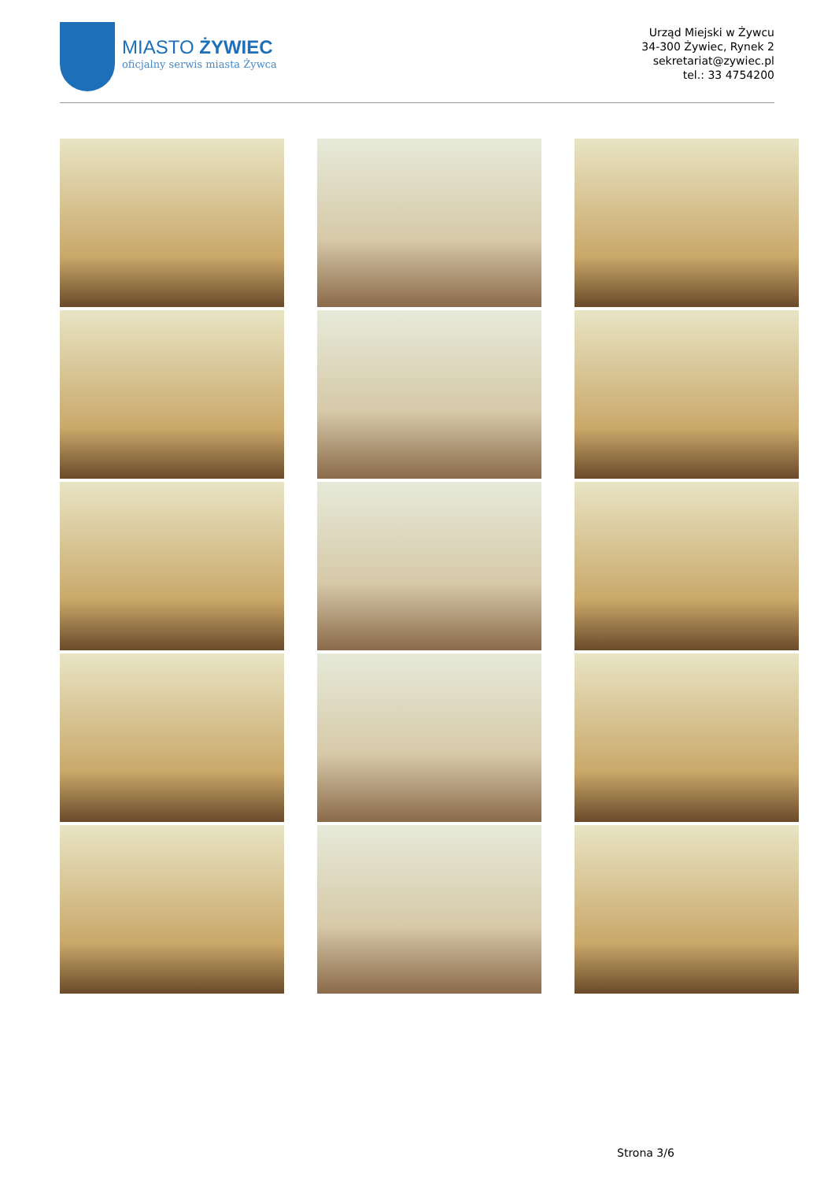MIASTO ŻYWIEC
oficjalny serwis miasta Żywca
Urząd Miejski w Żywcu
34-300 Żywiec, Rynek 2
sekretariat@zywiec.pl
tel.: 33 4754200
Strona 3/6